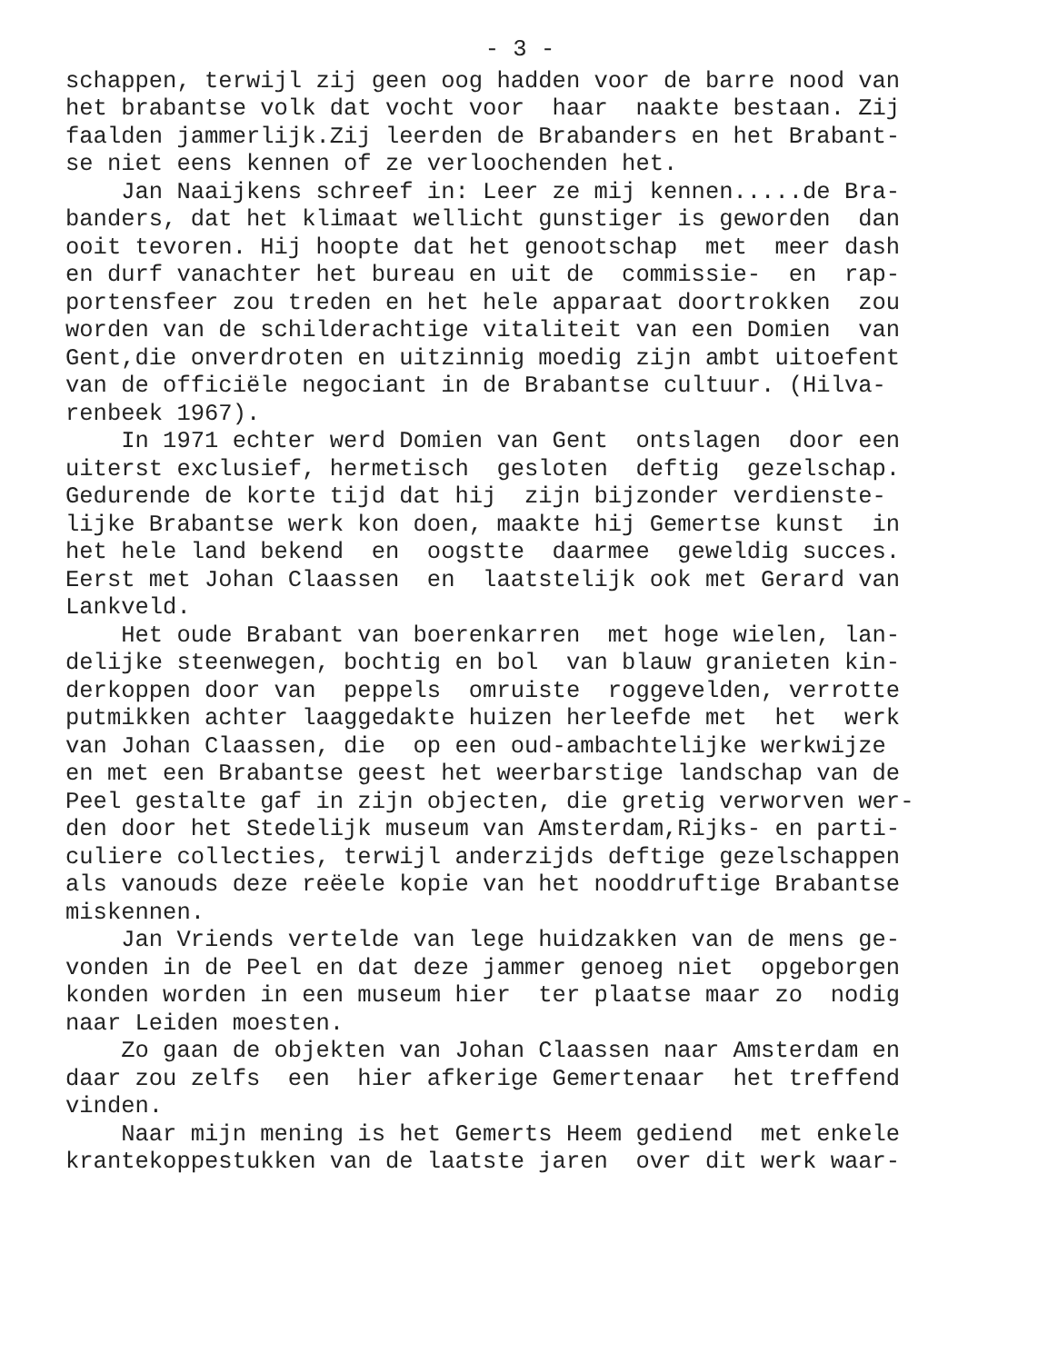- 3 -
schappen, terwijl zij geen oog hadden voor de barre nood van het brabantse volk dat vocht voor haar naakte bestaan. Zij faalden jammerlijk.Zij leerden de Brabanders en het Brabant- se niet eens kennen of ze verloochenden het. Jan Naaijkens schreef in: Leer ze mij kennen.....de Bra- banders, dat het klimaat wellicht gunstiger is geworden dan ooit tevoren. Hij hoopte dat het genootschap met meer dash en durf vanachter het bureau en uit de commissie- en rap- portensfeer zou treden en het hele apparaat doortrokken zou worden van de schilderachtige vitaliteit van een Domien van Gent,die onverdroten en uitzinnig moedig zijn ambt uitoefent van de officiële negociant in de Brabantse cultuur. (Hilva- renbeek 1967). In 1971 echter werd Domien van Gent ontslagen door een uiterst exclusief, hermetisch gesloten deftig gezelschap. Gedurende de korte tijd dat hij zijn bijzonder verdienste- lijke Brabantse werk kon doen, maakte hij Gemertse kunst in het hele land bekend en oogstte daarmee geweldig succes. Eerst met Johan Claassen en laatstelijk ook met Gerard van Lankveld. Het oude Brabant van boerenkarren met hoge wielen, lan- delijke steenwegen, bochtig en bol van blauw granieten kin- derkoppen door van peppels omruiste roggevelden, verrotte putmikken achter laaggedakte huizen herleefde met het werk van Johan Claassen, die op een oud-ambachtelijke werkwijze en met een Brabantse geest het weerbarstige landschap van de Peel gestalte gaf in zijn objecten, die gretig verworven wer- den door het Stedelijk museum van Amsterdam,Rijks- en parti- culiere collecties, terwijl anderzijds deftige gezelschappen als vanouds deze reëele kopie van het nooddruftige Brabantse miskennen. Jan Vriends vertelde van lege huidzakken van de mens ge- vonden in de Peel en dat deze jammer genoeg niet opgeborgen konden worden in een museum hier ter plaatse maar zo nodig naar Leiden moesten. Zo gaan de objekten van Johan Claassen naar Amsterdam en daar zou zelfs een hier afkerige Gemertenaar het treffend vinden. Naar mijn mening is het Gemerts Heem gediend met enkele krantekoppestukken van de laatste jaren over dit werk waar-